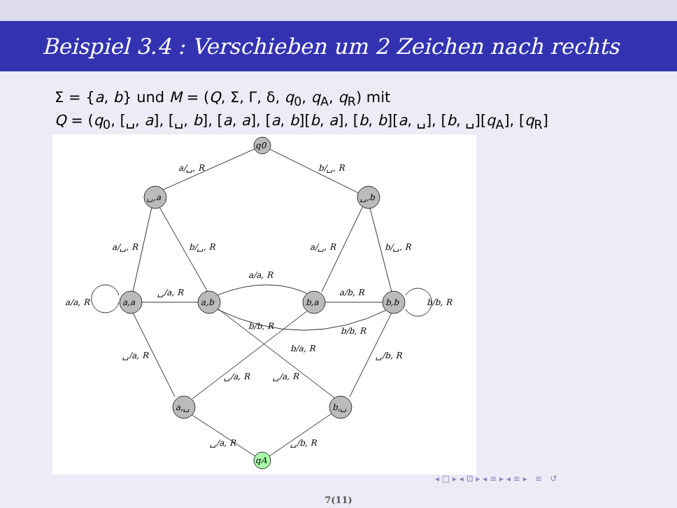Beispiel 3.4 : Verschieben um 2 Zeichen nach rechts
Σ = {a, b} und M = (Q, Σ, Γ, δ, q<sub>0</sub>, q<sub>A</sub>, q<sub>R</sub>) mit
Q = (q<sub>0</sub>, [␣, a], [␣, b], [a, a], [a, b][b, a], [b, b][a, ␣], [b, ␣][q<sub>A</sub>], [q<sub>R</sub>]
q0
␣,a
␣,b
a,a
a,b
b,a
b,b
a,␣
b,␣
qA
a/␣, R
b/␣, R
a/␣, R
b/␣, R
a/␣, R
b/␣, R
a/a, R
a/a, R
␣/a, R
a/b, R
b/b, R
b/b, R
b/b, R
b/a, R
␣/a, R
␣/b, R
␣/a, R
␣/a, R
␣/a, R
␣/b, R
◂ □ ▸ ◂ ⊡ ▸ ◂ ≡ ▸ ◂ ≡ ▸ ≡ ↺
7(11)